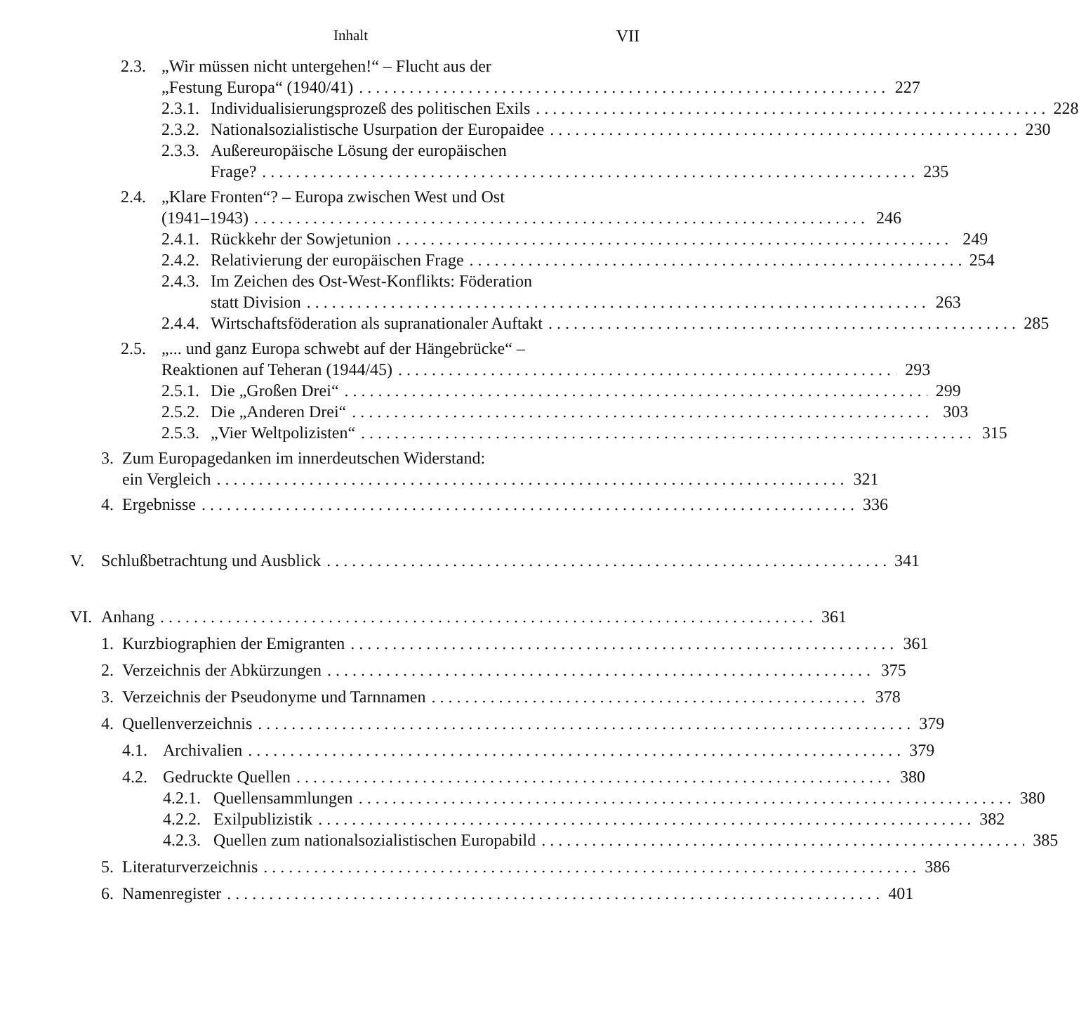Inhalt VII
2.3. „Wir müssen nicht untergehen!“ – Flucht aus der
„Festung Europa“ (1940/41) 227
2.3.1.
Individualisierungsprozeß des politischen Exils 228
2.3.2.
Nationalsozialistische Usurpation der Europaidee 230
2.3.3.
Außereuropäische Lösung der europäischen
Frage? 235
2.4. „Klare Fronten“? – Europa zwischen West und Ost
(1941–1943) 246
2.4.1.
Rückkehr der Sowjetunion 249
2.4.2.
Relativierung der europäischen Frage 254
2.4.3.
Im Zeichen des Ost-West-Konflikts: Föderation
statt Division 263
2.4.4.
Wirtschaftsföderation als supranationaler Auftakt 285
2.5. „... und ganz Europa schwebt auf der Hängebrücke“ –
Reaktionen auf Teheran (1944/45) 293
2.5.1.
Die „Großen Drei“ 299
2.5.2.
Die „Anderen Drei“ 303
2.5.3.
„Vier Weltpolizisten“ 315
3. Zum Europagedanken im innerdeutschen Widerstand:
ein Vergleich 321
4. Ergebnisse 336
V. Schlußbetrachtung und Ausblick 341
VI. Anhang 361
1. Kurzbiographien der Emigranten 361
2. Verzeichnis der Abkürzungen 375
3. Verzeichnis der Pseudonyme und Tarnnamen 378
4. Quellenverzeichnis 379
4.1. Archivalien 379
4.2. Gedruckte Quellen 380
4.2.1.
Quellensammlungen 380
4.2.2.
Exilpublizistik 382
4.2.3.
Quellen zum nationalsozialistischen Europabild 385
5. Literaturverzeichnis 386
6. Namenregister 401